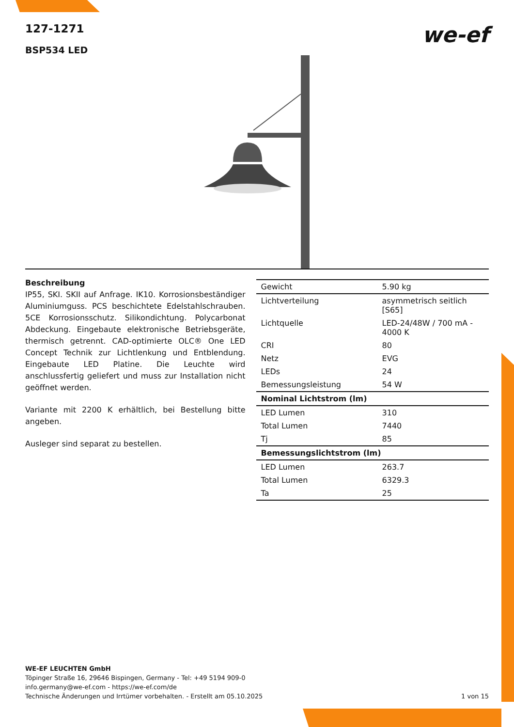127-1271
BSP534 LED
we-ef
Beschreibung
IP55, SKI. SKII auf Anfrage. IK10. Korrosionsbeständiger Aluminiumguss. PCS beschichtete Edelstahlschrauben. 5CE Korrosionsschutz. Silikondichtung. Polycarbonat Abdeckung. Eingebaute elektronische Betriebsgeräte, thermisch getrennt. CAD-optimierte OLC® One LED Concept Technik zur Lichtlenkung und Entblendung. Eingebaute LED Platine. Die Leuchte wird anschlussfertig geliefert und muss zur Installation nicht geöffnet werden.
Variante mit 2200 K erhältlich, bei Bestellung bitte angeben.
Ausleger sind separat zu bestellen.
| Gewicht | 5.90 kg |
| Lichtverteilung | asymmetrisch seitlich [S65] |
| Lichtquelle | LED-24/48W / 700 mA - 4000 K |
| CRI | 80 |
| Netz | EVG |
| LEDs | 24 |
| Bemessungsleistung | 54 W |
| Nominal Lichtstrom (lm) | |
| LED Lumen | 310 |
| Total Lumen | 7440 |
| Tj | 85 |
| Bemessungslichtstrom (lm) | |
| LED Lumen | 263.7 |
| Total Lumen | 6329.3 |
| Ta | 25 |
WE-EF LEUCHTEN GmbH
Töpinger Straße 16, 29646 Bispingen, Germany - Tel: +49 5194 909-0
info.germany@we-ef.com - https://we-ef.com/de
Technische Änderungen und Irrtümer vorbehalten. - Erstellt am 05.10.2025 1 von 15